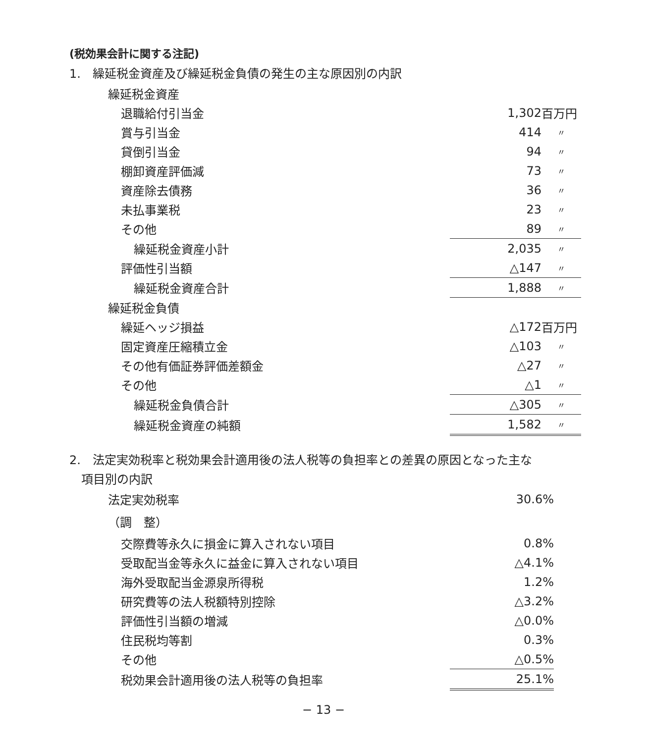(税効果会計に関する注記)
1.　繰延税金資産及び繰延税金負債の発生の主な原因別の内訳
| 繰延税金資産 | | |
| 退職給付引当金 | 1,302 | 百万円 |
| 賞与引当金 | 414 | 〃 |
| 貸倒引当金 | 94 | 〃 |
| 棚卸資産評価減 | 73 | 〃 |
| 資産除去債務 | 36 | 〃 |
| 未払事業税 | 23 | 〃 |
| その他 | 89 | 〃 |
| 繰延税金資産小計 | 2,035 | 〃 |
| 評価性引当額 | △147 | 〃 |
| 繰延税金資産合計 | 1,888 | 〃 |
| 繰延税金負債 | | |
| 繰延ヘッジ損益 | △172 | 百万円 |
| 固定資産圧縮積立金 | △103 | 〃 |
| その他有価証券評価差額金 | △27 | 〃 |
| その他 | △1 | 〃 |
| 繰延税金負債合計 | △305 | 〃 |
| 繰延税金資産の純額 | 1,582 | 〃 |
2.　法定実効税率と税効果会計適用後の法人税等の負担率との差異の原因となった主な
項目別の内訳
| 法定実効税率 | 30.6% |
| （調 整） | |
| 交際費等永久に損金に算入されない項目 | 0.8% |
| 受取配当金等永久に益金に算入されない項目 | △4.1% |
| 海外受取配当金源泉所得税 | 1.2% |
| 研究費等の法人税額特別控除 | △3.2% |
| 評価性引当額の増減 | △0.0% |
| 住民税均等割 | 0.3% |
| その他 | △0.5% |
| 税効果会計適用後の法人税等の負担率 | 25.1% |
− 13 −